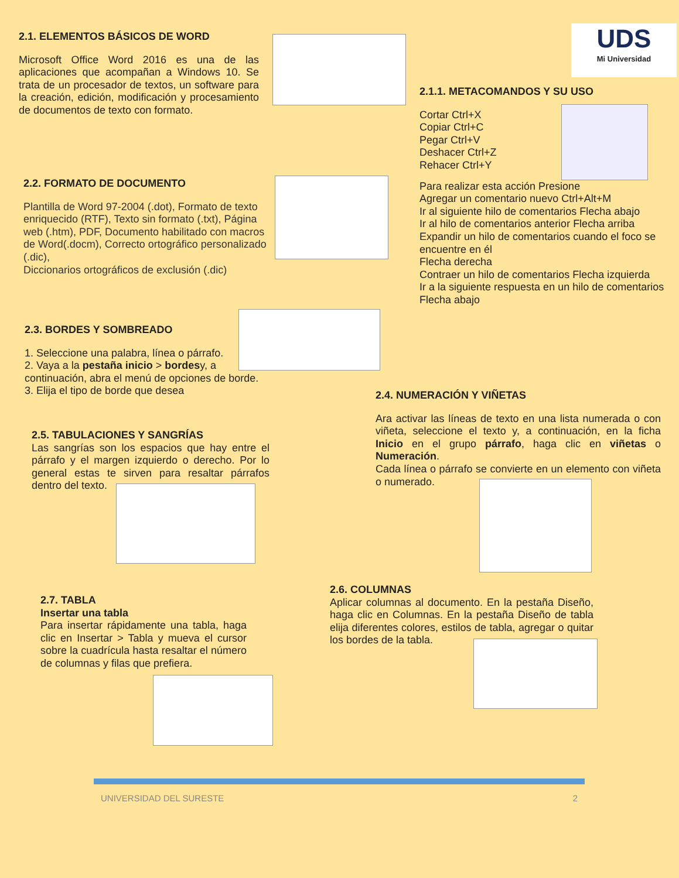2.1. ELEMENTOS BÁSICOS DE WORD
Microsoft Office Word 2016 es una de las aplicaciones que acompañan a Windows 10. Se trata de un procesador de textos, un software para la creación, edición, modificación y procesamiento de documentos de texto con formato.
UDS
Mi Universidad
2.1.1. METACOMANDOS Y SU USO
Cortar Ctrl+X
Copiar Ctrl+C
Pegar Ctrl+V
Deshacer Ctrl+Z
Rehacer Ctrl+Y
Para realizar esta acción Presione
Agregar un comentario nuevo Ctrl+Alt+M
Ir al siguiente hilo de comentarios Flecha abajo
Ir al hilo de comentarios anterior Flecha arriba
Expandir un hilo de comentarios cuando el foco se encuentre en él
Flecha derecha
Contraer un hilo de comentarios Flecha izquierda
Ir a la siguiente respuesta en un hilo de comentarios
Flecha abajo
2.2. FORMATO DE DOCUMENTO
Plantilla de Word 97-2004 (.dot), Formato de texto enriquecido (RTF), Texto sin formato (.txt), Página web (.htm), PDF, Documento habilitado con macros de Word(.docm), Correcto ortográfico personalizado (.dic),
Diccionarios ortográficos de exclusión (.dic)
2.3. BORDES Y SOMBREADO
1. Seleccione una palabra, línea o párrafo.
2. Vaya a la pestaña inicio > bordesy, a continuación, abra el menú de opciones de borde.
3. Elija el tipo de borde que desea
2.4. NUMERACIÓN Y VIÑETAS
Ara activar las líneas de texto en una lista numerada o con viñeta, seleccione el texto y, a continuación, en la ficha Inicio en el grupo párrafo, haga clic en viñetas o Numeración.
Cada línea o párrafo se convierte en un elemento con viñeta o numerado.
2.5. TABULACIONES Y SANGRÍAS
Las sangrías son los espacios que hay entre el párrafo y el margen izquierdo o derecho. Por lo general estas te sirven para resaltar párrafos dentro del texto.
2.6. COLUMNAS
Aplicar columnas al documento. En la pestaña Diseño, haga clic en Columnas. En la pestaña Diseño de tabla elija diferentes colores, estilos de tabla, agregar o quitar los bordes de la tabla.
2.7. TABLA
Insertar una tabla
Para insertar rápidamente una tabla, haga clic en Insertar > Tabla y mueva el cursor sobre la cuadrícula hasta resaltar el número de columnas y filas que prefiera.
UNIVERSIDAD DEL SURESTE 2